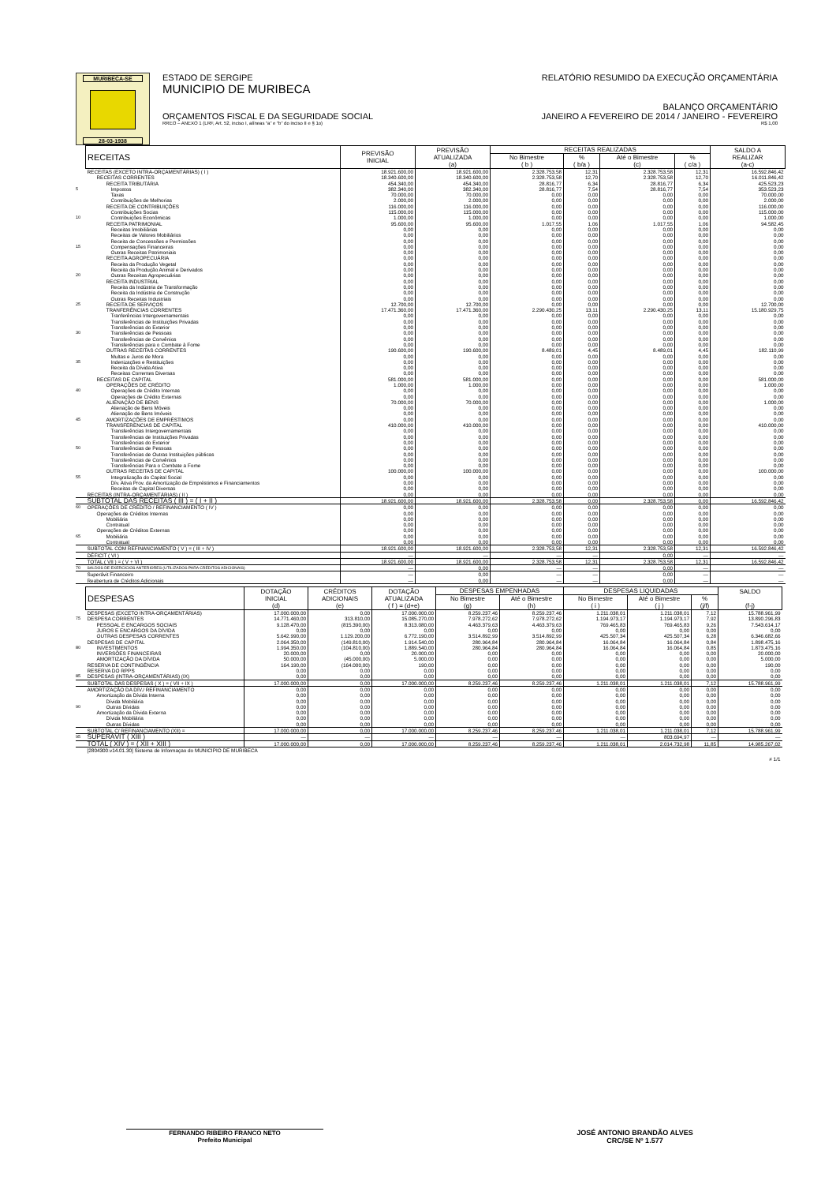MURIBECA-SE
28-03-1938
ESTADO DE SERGIPE RELATÓRIO RESUMIDO DA EXECUÇÃO ORÇAMENTÁRIA
MUNICIPIO DE MURIBECA
BALANÇO ORÇAMENTÁRIO
ORÇAMENTOS FISCAL E DA SEGURIDADE SOCIAL JANEIRO A FEVEREIRO DE 2014 / JANEIRO - FEVEREIRO
RREO – ANEXO 1 (LRF, Art. 52, inciso I, alíneas “a” e “b” do inciso II e § 1o) R$ 1,00
| | RECEITAS | PREVISÃO INICIAL | PREVISÃO ATUALIZADA (a) | RECEITAS REALIZADAS | | | | SALDO A REALIZAR (a-c) |
| | | | | No Bimestre ( b ) | % ( b/a ) | Até o Bimestre (c) | % ( c/a ) | |
| | RECEITAS (EXCETO INTRA-ORÇAMENTÁRIAS) ( I ) | 18.921.600,00 | 18.921.600,00 | 2.328.753,58 | 12,31 | 2.328.753,58 | 12,31 | 16.592.846,42 |
| | RECEITAS CORRENTES | 18.340.600,00 | 18.340.600,00 | 2.328.753,58 | 12,70 | 2.328.753,58 | 12,70 | 16.011.846,42 |
| | RECEITA TRIBUTÁRIA | 454.340,00 | 454.340,00 | 28.816,77 | 6,34 | 28.816,77 | 6,34 | 425.523,23 |
| 5 | Impostos | 382.340,00 | 382.340,00 | 28.816,77 | 7,54 | 28.816,77 | 7,54 | 353.523,23 |
| | Taxas | 70.000,00 | 70.000,00 | 0,00 | 0,00 | 0,00 | 0,00 | 70.000,00 |
| | Contribuições de Melhorias | 2.000,00 | 2.000,00 | 0,00 | 0,00 | 0,00 | 0,00 | 2.000,00 |
| | RECEITA DE CONTRIBUIÇÕES | 116.000,00 | 116.000,00 | 0,00 | 0,00 | 0,00 | 0,00 | 116.000,00 |
| | Contribuições Socias | 115.000,00 | 115.000,00 | 0,00 | 0,00 | 0,00 | 0,00 | 115.000,00 |
| 10 | Contribuições Econômicas | 1.000,00 | 1.000,00 | 0,00 | 0,00 | 0,00 | 0,00 | 1.000,00 |
| | RECEITA PATRIMONIAL | 95.600,00 | 95.600,00 | 1.017,55 | 1,06 | 1.017,55 | 1,06 | 94.582,45 |
| | Receitas Imobiliárias | 0,00 | 0,00 | 0,00 | 0,00 | 0,00 | 0,00 | 0,00 |
| | Receitas de Valores Mobiliários | 0,00 | 0,00 | 0,00 | 0,00 | 0,00 | 0,00 | 0,00 |
| | Receita de Concessões e Permissões | 0,00 | 0,00 | 0,00 | 0,00 | 0,00 | 0,00 | 0,00 |
| 15 | Compensações Financeiras | 0,00 | 0,00 | 0,00 | 0,00 | 0,00 | 0,00 | 0,00 |
| | Outras Receitas Patrimoniais | 0,00 | 0,00 | 0,00 | 0,00 | 0,00 | 0,00 | 0,00 |
| | RECEITA AGROPECUÁRIA | 0,00 | 0,00 | 0,00 | 0,00 | 0,00 | 0,00 | 0,00 |
| | Receita da Produção Vegetal | 0,00 | 0,00 | 0,00 | 0,00 | 0,00 | 0,00 | 0,00 |
| | Receita da Produção Animal e Derivados | 0,00 | 0,00 | 0,00 | 0,00 | 0,00 | 0,00 | 0,00 |
| 20 | Outras Receitas Agropecuárias | 0,00 | 0,00 | 0,00 | 0,00 | 0,00 | 0,00 | 0,00 |
| | RECEITA INDUSTRIAL | 0,00 | 0,00 | 0,00 | 0,00 | 0,00 | 0,00 | 0,00 |
| | Receita da Indústria de Transformação | 0,00 | 0,00 | 0,00 | 0,00 | 0,00 | 0,00 | 0,00 |
| | Receita da Indústria de Construção | 0,00 | 0,00 | 0,00 | 0,00 | 0,00 | 0,00 | 0,00 |
| | Outras Receitas Industriais | 0,00 | 0,00 | 0,00 | 0,00 | 0,00 | 0,00 | 0,00 |
| 25 | RECEITA DE SERVIÇOS | 12.700,00 | 12.700,00 | 0,00 | 0,00 | 0,00 | 0,00 | 12.700,00 |
| | TRANFERÊNCIAS CORRENTES | 17.471.360,00 | 17.471.360,00 | 2.290.430,25 | 13,11 | 2.290.430,25 | 13,11 | 15.180.929,75 |
| | Tranferências Intergovernamentais | 0,00 | 0,00 | 0,00 | 0,00 | 0,00 | 0,00 | 0,00 |
| | Transferências de Instituições Privadas | 0,00 | 0,00 | 0,00 | 0,00 | 0,00 | 0,00 | 0,00 |
| | Transferências do Exterior | 0,00 | 0,00 | 0,00 | 0,00 | 0,00 | 0,00 | 0,00 |
| 30 | Transferências de Pessoas | 0,00 | 0,00 | 0,00 | 0,00 | 0,00 | 0,00 | 0,00 |
| | Transferências de Convênios | 0,00 | 0,00 | 0,00 | 0,00 | 0,00 | 0,00 | 0,00 |
| | Transferências para o Combate à Fome | 0,00 | 0,00 | 0,00 | 0,00 | 0,00 | 0,00 | 0,00 |
| | OUTRAS RECEITAS CORRENTES | 190.600,00 | 190.600,00 | 8.489,01 | 4,45 | 8.489,01 | 4,45 | 182.110,99 |
| | Multas e Juros de Mora | 0,00 | 0,00 | 0,00 | 0,00 | 0,00 | 0,00 | 0,00 |
| 35 | Indenizações e Restituições | 0,00 | 0,00 | 0,00 | 0,00 | 0,00 | 0,00 | 0,00 |
| | Receita da Dívida Ativa | 0,00 | 0,00 | 0,00 | 0,00 | 0,00 | 0,00 | 0,00 |
| | Receitas Correntes Diversas | 0,00 | 0,00 | 0,00 | 0,00 | 0,00 | 0,00 | 0,00 |
| | RECEITAS DE CAPITAL | 581.000,00 | 581.000,00 | 0,00 | 0,00 | 0,00 | 0,00 | 581.000,00 |
| | OPERAÇÕES DE CRÉDITO | 1.000,00 | 1.000,00 | 0,00 | 0,00 | 0,00 | 0,00 | 1.000,00 |
| 40 | Operações de Crédito Internas | 0,00 | 0,00 | 0,00 | 0,00 | 0,00 | 0,00 | 0,00 |
| | Operações de Crédito Externas | 0,00 | 0,00 | 0,00 | 0,00 | 0,00 | 0,00 | 0,00 |
| | ALIENAÇÃO DE BENS | 70.000,00 | 70.000,00 | 0,00 | 0,00 | 0,00 | 0,00 | 1.000,00 |
| | Alienação de Bens Móveis | 0,00 | 0,00 | 0,00 | 0,00 | 0,00 | 0,00 | 0,00 |
| | Alienação de Bens Imóveis | 0,00 | 0,00 | 0,00 | 0,00 | 0,00 | 0,00 | 0,00 |
| 45 | AMORTIZAÇÕES DE EMPRÉSTIMOS | 0,00 | 0,00 | 0,00 | 0,00 | 0,00 | 0,00 | 0,00 |
| | TRANSFERENCIAS DE CAPITAL | 410.000,00 | 410.000,00 | 0,00 | 0,00 | 0,00 | 0,00 | 410.000,00 |
| | Transferências Intergovernamentais | 0,00 | 0,00 | 0,00 | 0,00 | 0,00 | 0,00 | 0,00 |
| | Transferências de Instituições Privadas | 0,00 | 0,00 | 0,00 | 0,00 | 0,00 | 0,00 | 0,00 |
| | Transferências do Exterior | 0,00 | 0,00 | 0,00 | 0,00 | 0,00 | 0,00 | 0,00 |
| 50 | Transferências de Pessoas | 0,00 | 0,00 | 0,00 | 0,00 | 0,00 | 0,00 | 0,00 |
| | Transferências de Outras Instituições públicas | 0,00 | 0,00 | 0,00 | 0,00 | 0,00 | 0,00 | 0,00 |
| | Transferências de Convênios | 0,00 | 0,00 | 0,00 | 0,00 | 0,00 | 0,00 | 0,00 |
| | Transferências Para o Combate a Fome | 0,00 | 0,00 | 0,00 | 0,00 | 0,00 | 0,00 | 0,00 |
| | OUTRAS RECEITAS DE CAPITAL | 100.000,00 | 100.000,00 | 0,00 | 0,00 | 0,00 | 0,00 | 100.000,00 |
| 55 | Integralização do Capital Social | 0,00 | 0,00 | 0,00 | 0,00 | 0,00 | 0,00 | 0,00 |
| | Dív. Ativa Prov. da Amortização de Empréstimos e Financiamentos | 0,00 | 0,00 | 0,00 | 0,00 | 0,00 | 0,00 | 0,00 |
| | Receitas de Capital Diversas | 0,00 | 0,00 | 0,00 | 0,00 | 0,00 | 0,00 | 0,00 |
| | RECEITAS (INTRA-ORÇAMENTÁRIAS) ( II ) | 0,00 | 0,00 | 0,00 | 0,00 | 0,00 | 0,00 | 0,00 |
| | SUBTOTAL DAS RECEITAS ( III ) = ( I + II ) | 18.921.600,00 | 18.921.600,00 | 2.328.753,58 | 0,00 | 2.328.753,58 | 0,00 | 16.592.846,42 |
| 60 | OPERAÇÕES DE CRÉDITO / REFINANCIAMENTO ( IV ) | 0,00 | 0,00 | 0,00 | 0,00 | 0,00 | 0,00 | 0,00 |
| | Operações de Créditos Internas | 0,00 | 0,00 | 0,00 | 0,00 | 0,00 | 0,00 | 0,00 |
| | Mobiliária | 0,00 | 0,00 | 0,00 | 0,00 | 0,00 | 0,00 | 0,00 |
| | Contratual | 0,00 | 0,00 | 0,00 | 0,00 | 0,00 | 0,00 | 0,00 |
| | Operações de Créditos Externas | 0,00 | 0,00 | 0,00 | 0,00 | 0,00 | 0,00 | 0,00 |
| 65 | Mobiliária | 0,00 | 0,00 | 0,00 | 0,00 | 0,00 | 0,00 | 0,00 |
| | Contratual | 0,00 | 0,00 | 0,00 | 0,00 | 0,00 | 0,00 | 0,00 |
| | SUBTOTAL COM REFINANCIAMENTO ( V ) = ( III + IV ) | 18.921.600,00 | 18.921.600,00 | 2.328.753,58 | 12,31 | 2.328.753,58 | 12,31 | 16.592.846,42 |
| | DÉFICIT ( VI ) | — | — | — | — | 0,00 | — | — |
| | TOTAL ( VII ) = ( V + VI ) | 18.921.600,00 | 18.921.600,00 | 2.328.753,58 | 12,31 | 2.328.753,58 | 12,31 | 16.592.846,42 |
| 70 | SALDOS DE EXERCÍCIOS ANTERIORES (UTILIZADOS PARA CRÉDITOS ADICIONAIS) | — | 0,00 | — | — | 0,00 | — | — |
| | Superávit Financeiro | — | 0,00 | — | — | 0,00 | — | — |
| | Reabertura de Créditos Adicionais | — | 0,00 | — | — | 0,00 | — | — |
| | DESPESAS | DOTAÇÃO INICIAL (d) | CRÉDITOS ADICIONAIS (e) | DOTAÇÃO ATUALIZADA ( f ) = (d+e) | DESPESAS EMPENHADAS | | DESPESAS LIQUIDADAS | | | SALDO (f-j) |
| | | | | | No Bimestre (g) | Até o Bimestre (h) | No Bimestre ( i ) | Até o Bimestre ( j ) | % (j/f) | |
| | DESPESAS (EXCETO INTRA-ORÇAMENTÁRIAS) | 17.000.000,00 | 0,00 | 17.000.000,00 | 8.259.237,46 | 8.259.237,46 | 1.211.038,01 | 1.211.038,01 | 7,12 | 15.788.961,99 |
| 75 | DESPESA CORRENTES | 14.771.460,00 | 313.810,00 | 15.085.270,00 | 7.978.272,62 | 7.978.272,62 | 1.194.973,17 | 1.194.973,17 | 7,92 | 13.890.296,83 |
| | PESSOAL E ENCARGOS SOCIAIS | 9.128.470,00 | (815.390,00) | 8.313.080,00 | 4.463.379,63 | 4.463.379,63 | 769.465,83 | 769.465,83 | 9,26 | 7.543.614,17 |
| | JUROS E ENCARGOS DA DÍVIDA | 0,00 | 0,00 | 0,00 | 0,00 | 0,00 | 0,00 | 0,00 | 0,00 | 0,00 |
| | OUTRAS DESPESAS CORRENTES | 5.642.990,00 | 1.129.200,00 | 6.772.190,00 | 3.514.892,99 | 3.514.892,99 | 425.507,34 | 425.507,34 | 6,28 | 6.346.682,66 |
| | DESPESAS DE CAPITAL | 2.064.350,00 | (149.810,00) | 1.914.540,00 | 280.964,84 | 280.964,84 | 16.064,84 | 16.064,84 | 0,84 | 1.898.475,16 |
| 80 | INVESTIMENTOS | 1.994.350,00 | (104.810,00) | 1.889.540,00 | 280.964,84 | 280.964,84 | 16.064,84 | 16.064,84 | 0,85 | 1.873.475,16 |
| | INVERSÕES FINANCEIRAS | 20.000,00 | 0,00 | 20.000,00 | 0,00 | 0,00 | 0,00 | 0,00 | 0,00 | 20.000,00 |
| | AMORTIZAÇÃO DA DÍVIDA | 50.000,00 | (45.000,00) | 5.000,00 | 0,00 | 0,00 | 0,00 | 0,00 | 0,00 | 5.000,00 |
| | RESERVA DE CONTINGÊNCIA | 164.190,00 | (164.000,00) | 190,00 | 0,00 | 0,00 | 0,00 | 0,00 | 0,00 | 190,00 |
| | RESERVA DO RPPS | 0,00 | 0,00 | 0,00 | 0,00 | 0,00 | 0,00 | 0,00 | 0,00 | 0,00 |
| 85 | DESPESAS (INTRA-ORÇAMENTÁRIAS) (IX) | 0,00 | 0,00 | 0,00 | 0,00 | 0,00 | 0,00 | 0,00 | 0,00 | 0,00 |
| | SUBTOTAL DAS DESPESAS ( X ) = ( VII + IX ) | 17.000.000,00 | 0,00 | 17.000.000,00 | 8.259.237,46 | 8.259.237,46 | 1.211.038,01 | 1.211.038,01 | 7,12 | 15.788.961,99 |
| | AMORTIZAÇÃO DA DÍV./ REFINANCIAMENTO | 0,00 | 0,00 | 0,00 | 0,00 | 0,00 | 0,00 | 0,00 | 0,00 | 0,00 |
| | Amortização da Dívida Interna | 0,00 | 0,00 | 0,00 | 0,00 | 0,00 | 0,00 | 0,00 | 0,00 | 0,00 |
| | Dívida Mobiliária | 0,00 | 0,00 | 0,00 | 0,00 | 0,00 | 0,00 | 0,00 | 0,00 | 0,00 |
| 90 | Outras Dívidas | 0,00 | 0,00 | 0,00 | 0,00 | 0,00 | 0,00 | 0,00 | 0,00 | 0,00 |
| | Amortização da Dívida Externa | 0,00 | 0,00 | 0,00 | 0,00 | 0,00 | 0,00 | 0,00 | 0,00 | 0,00 |
| | Dívida Mobiliária | 0,00 | 0,00 | 0,00 | 0,00 | 0,00 | 0,00 | 0,00 | 0,00 | 0,00 |
| | Outras Dívidas | 0,00 | 0,00 | 0,00 | 0,00 | 0,00 | 0,00 | 0,00 | 0,00 | 0,00 |
| | SUBTOTAL C/ REFINANCIAMENTO (XII) = | 17.000.000,00 | 0,00 | 17.000.000,00 | 8.259.237,46 | 8.259.237,46 | 1.211.038,01 | 1.211.038,01 | 7,12 | 15.788.961,99 |
| 95 | SUPERÁVIT ( XIII ) | — | — | — | — | — | — | 803.694,97 | — | — |
| | TOTAL ( XIV ) = ( XII + XIII ) | 17.000.000,00 | 0,00 | 17.000.000,00 | 8.259.237,46 | 8.259.237,46 | 1.211.038,01 | 2.014.732,98 | 11,85 | 14.985.267,02 |
| | [2804300:v14.01.30] Sistema de Informaçao do MUNICIPIO DE MURIBECA | | | | | | | | | |
| | # 1/1 | | | | | | | | | |
FERNANDO RIBEIRO FRANCO NETO
Prefeito Municipal
JOSÉ ANTONIO BRANDÃO ALVES
CRC/SE Nº 1.577